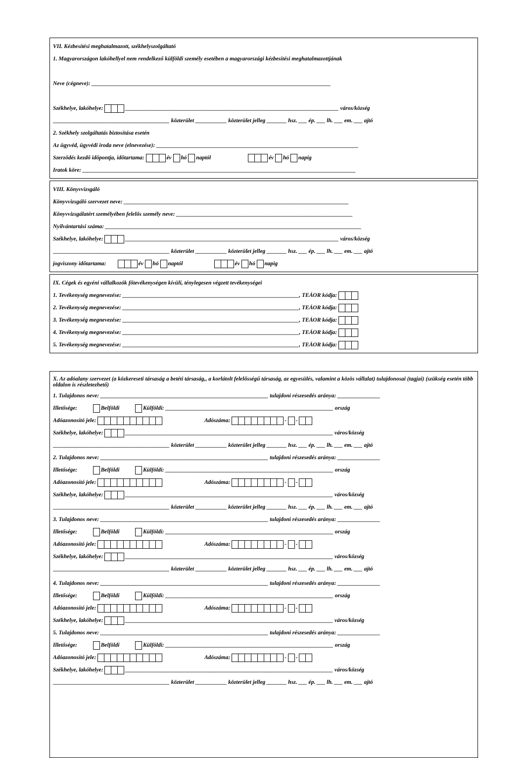VII. Kézbesítési meghatalmazott, székhelyszolgáltató
1. Magyarországon lakóhellyel nem rendelkező külföldi személy esetében a magyarországi kézbesítési meghatalmazottjának
Neve (cégneve): ____________________________________________________________________________________
Székhelye, lakóhelye: ___________________________________________________________________________ város/község
_________________________________________ közterület ___________ közterület jelleg _______ hsz. ___ ép. ___ lh. ___ em. ___ ajtó
2. Székhely szolgáltatás biztosítása esetén
Az ügyvéd, ügyvédi iroda neve (elnevezése): _______________________________________________________________________
Szerződés kezdő időpontja, időtartama: év hó naptól év hó napig
Iratok köre: ________________________________________________________________________________________________
VIII. Könyvvizsgáló
Könyvvizsgáló szervezet neve: _______________________________________________________________________________
Könyvvizsgálatért személyében felelős személy neve: ______________________________________________________________
Nyilvántartási száma: __________________________________________________________________________________________
Székhelye, lakóhelye: ___________________________________________________________________________ város/község
_________________________________________ közterület ___________ közterület jelleg _______ hsz. ___ ép. ___ lh. ___ em. ___ ajtó
jogviszony időtartama: év hó naptól év hó napig
IX. Cégek és egyéni vállalkozók főtevékenységen kívüli, ténylegesen végzett tevékenységei
1. Tevékenység megnevezése: ______________________________________________________________, TEÁOR kódja:
2. Tevékenység megnevezése: ______________________________________________________________, TEÁOR kódja:
3. Tevékenység megnevezése: ______________________________________________________________, TEÁOR kódja:
4. Tevékenység megnevezése: ______________________________________________________________, TEÁOR kódja:
5. Tevékenység megnevezése: ______________________________________________________________, TEÁOR kódja:
X. Az adóalany szervezet (a közkereseti társaság a betéti társaság,, a korlátolt felelősségű társaság, az egyesülés, valamint a közös vállalat) tulajdonosai (tagjai) (szükség esetén több oldalon is részletezhető)
1. Tulajdonos neve: ___________________________________________________________ tulajdoni részesedés aránya: _______________
Illetősége: Belföldi Külföldi: ___________________________________________________________ ország
Adóazonosító jele: Adószáma: - -
Székhelye, lakóhelye: _________________________________________________________________________ város/község
_________________________________________ közterület ___________ közterület jelleg _______ hsz. ___ ép. ___ lh. ___ em. ___ ajtó
2. Tulajdonos neve: ___________________________________________________________ tulajdoni részesedés aránya: _______________
Illetősége: Belföldi Külföldi: ___________________________________________________________ ország
Adóazonosító jele: Adószáma: - -
Székhelye, lakóhelye: _________________________________________________________________________ város/község
_________________________________________ közterület ___________ közterület jelleg _______ hsz. ___ ép. ___ lh. ___ em. ___ ajtó
3. Tulajdonos neve: ___________________________________________________________ tulajdoni részesedés aránya: _______________
Illetősége: Belföldi Külföldi: ___________________________________________________________ ország
Adóazonosító jele: Adószáma: - -
Székhelye, lakóhelye: _________________________________________________________________________ város/község
_________________________________________ közterület ___________ közterület jelleg _______ hsz. ___ ép. ___ lh. ___ em. ___ ajtó
4. Tulajdonos neve: ___________________________________________________________ tulajdoni részesedés aránya: _______________
Illetősége: Belföldi Külföldi: ___________________________________________________________ ország
Adóazonosító jele: Adószáma: - -
Székhelye, lakóhelye: _________________________________________________________________________ város/község
5. Tulajdonos neve: ___________________________________________________________ tulajdoni részesedés aránya: _______________
Illetősége: Belföldi Külföldi: ___________________________________________________________ ország
Adóazonosító jele: Adószáma: - -
Székhelye, lakóhelye: _________________________________________________________________________ város/község
_________________________________________ közterület ___________ közterület jelleg _______ hsz. ___ ép. ___ lh. ___ em. ___ ajtó